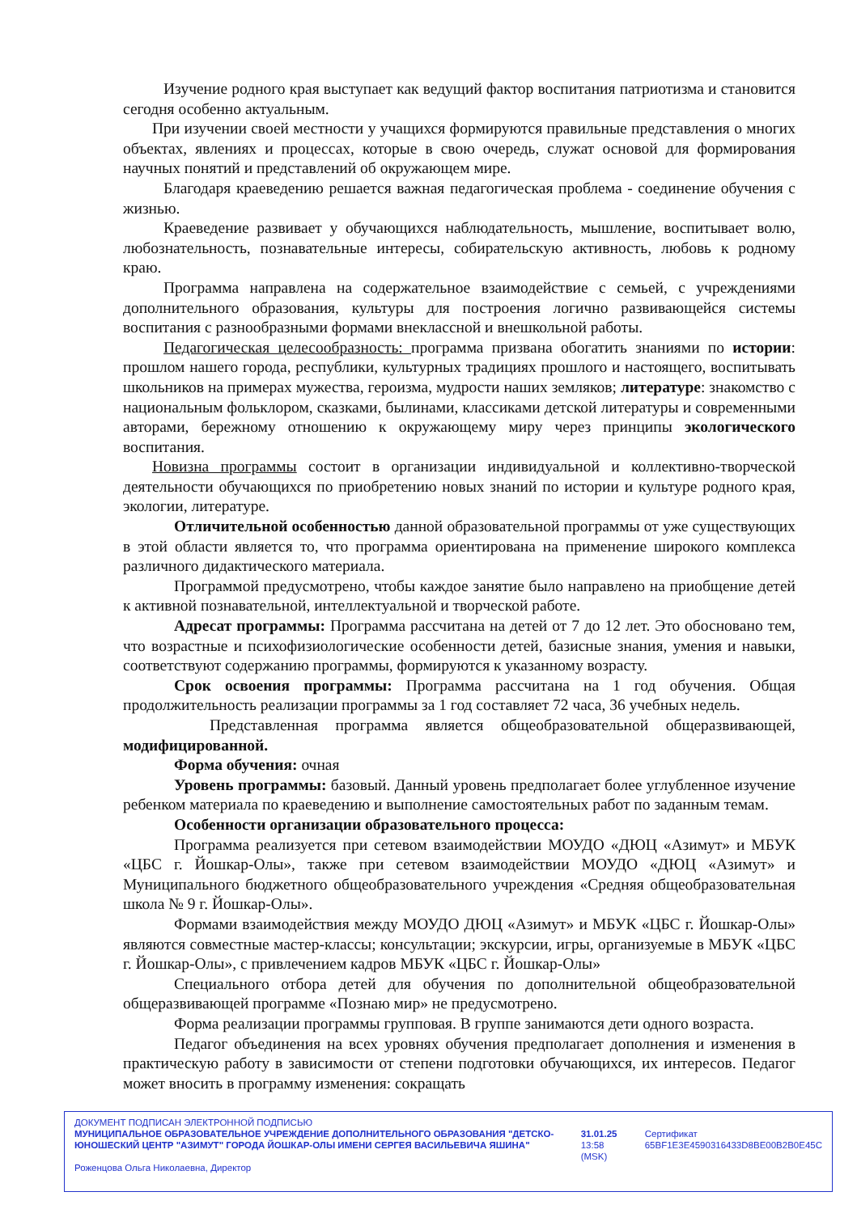Изучение родного края выступает как ведущий фактор воспитания патриотизма и становится сегодня особенно актуальным.
При изучении своей местности у учащихся формируются правильные представления о многих объектах, явлениях и процессах, которые в свою очередь, служат основой для формирования научных понятий и представлений об окружающем мире.
Благодаря краеведению решается важная педагогическая проблема - соединение обучения с жизнью.
Краеведение развивает у обучающихся наблюдательность, мышление, воспитывает волю, любознательность, познавательные интересы, собирательскую активность, любовь к родному краю.
Программа направлена на содержательное взаимодействие с семьей, с учреждениями дополнительного образования, культуры для построения логично развивающейся системы воспитания с разнообразными формами внеклассной и внешкольной работы.
Педагогическая целесообразность: программа призвана обогатить знаниями по истории: прошлом нашего города, республики, культурных традициях прошлого и настоящего, воспитывать школьников на примерах мужества, героизма, мудрости наших земляков; литературе: знакомство с национальным фольклором, сказками, былинами, классиками детской литературы и современными авторами, бережному отношению к окружающему миру через принципы экологического воспитания.
Новизна программы состоит в организации индивидуальной и коллективно-творческой деятельности обучающихся по приобретению новых знаний по истории и культуре родного края, экологии, литературе.
Отличительной особенностью данной образовательной программы от уже существующих в этой области является то, что программа ориентирована на применение широкого комплекса различного дидактического материала.
Программой предусмотрено, чтобы каждое занятие было направлено на приобщение детей к активной познавательной, интеллектуальной и творческой работе.
Адресат программы: Программа рассчитана на детей от 7 до 12 лет. Это обосновано тем, что возрастные и психофизиологические особенности детей, базисные знания, умения и навыки, соответствуют содержанию программы, формируются к указанному возрасту.
Срок освоения программы: Программа рассчитана на 1 год обучения. Общая продолжительность реализации программы за 1 год составляет 72 часа, 36 учебных недель.
Представленная программа является общеобразовательной общеразвивающей, модифицированной.
Форма обучения: очная
Уровень программы: базовый. Данный уровень предполагает более углубленное изучение ребенком материала по краеведению и выполнение самостоятельных работ по заданным темам.
Особенности организации образовательного процесса:
Программа реализуется при сетевом взаимодействии МОУДО «ДЮЦ «Азимут» и МБУК «ЦБС г. Йошкар-Олы», также при сетевом взаимодействии МОУДО «ДЮЦ «Азимут» и Муниципального бюджетного общеобразовательного учреждения «Средняя общеобразовательная школа № 9 г. Йошкар-Олы».
Формами взаимодействия между МОУДО ДЮЦ «Азимут» и МБУК «ЦБС г. Йошкар-Олы» являются совместные мастер-классы; консультации; экскурсии, игры, организуемые в МБУК «ЦБС г. Йошкар-Олы», с привлечением кадров МБУК «ЦБС г. Йошкар-Олы»
Специального отбора детей для обучения по дополнительной общеобразовательной общеразвивающей программе «Познаю мир» не предусмотрено.
Форма реализации программы групповая. В группе занимаются дети одного возраста.
Педагог объединения на всех уровнях обучения предполагает дополнения и изменения в практическую работу в зависимости от степени подготовки обучающихся, их интересов. Педагог может вносить в программу изменения: сокращать
ДОКУМЕНТ ПОДПИСАН ЭЛЕКТРОННОЙ ПОДПИСЬЮ
МУНИЦИПАЛЬНОЕ ОБРАЗОВАТЕЛЬНОЕ УЧРЕЖДЕНИЕ ДОПОЛНИТЕЛЬНОГО ОБРАЗОВАНИЯ "ДЕТСКО-ЮНОШЕСКИЙ ЦЕНТР "АЗИМУТ" ГОРОДА ЙОШКАР-ОЛЫ ИМЕНИ СЕРГЕЯ ВАСИЛЬЕВИЧА ЯШИНА" 31.01.25 13:58 (MSK) Сертификат 65BF1E3E4590316433D8BE00B2B0E45C
Роженцова Ольга Николаевна, Директор